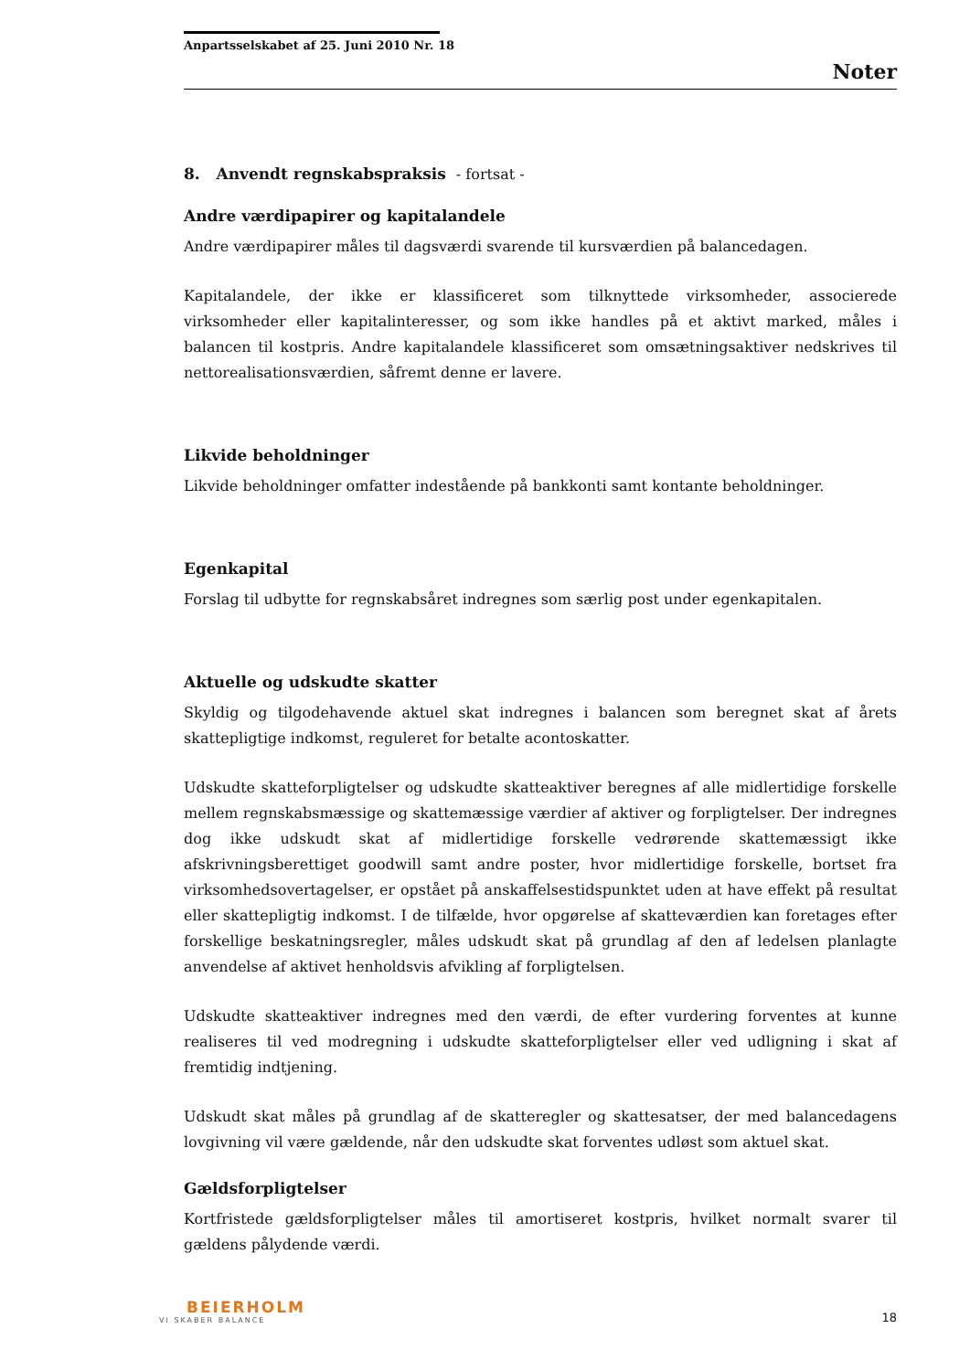Anpartsselskabet af 25. Juni 2010 Nr. 18
Noter
8. Anvendt regnskabspraksis - fortsat -
Andre værdipapirer og kapitalandele
Andre værdipapirer måles til dagsværdi svarende til kursværdien på balancedagen.
Kapitalandele, der ikke er klassificeret som tilknyttede virksomheder, associerede virksomheder eller kapitalinteresser, og som ikke handles på et aktivt marked, måles i balancen til kostpris. Andre kapitalandele klassificeret som omsætningsaktiver nedskrives til nettorealisationsværdien, såfremt denne er lavere.
Likvide beholdninger
Likvide beholdninger omfatter indestående på bankkonti samt kontante beholdninger.
Egenkapital
Forslag til udbytte for regnskabsåret indregnes som særlig post under egenkapitalen.
Aktuelle og udskudte skatter
Skyldig og tilgodehavende aktuel skat indregnes i balancen som beregnet skat af årets skattepligtige indkomst, reguleret for betalte acontoskatter.
Udskudte skatteforpligtelser og udskudte skatteaktiver beregnes af alle midlertidige forskelle mellem regnskabsmæssige og skattemæssige værdier af aktiver og forpligtelser. Der indregnes dog ikke udskudt skat af midlertidige forskelle vedrørende skattemæssigt ikke afskrivningsberettiget goodwill samt andre poster, hvor midlertidige forskelle, bortset fra virksomhedsovertagelser, er opstået på anskaffelsestidspunktet uden at have effekt på resultat eller skattepligtig indkomst. I de tilfælde, hvor opgørelse af skatteværdien kan foretages efter forskellige beskatningsregler, måles udskudt skat på grundlag af den af ledelsen planlagte anvendelse af aktivet henholdsvis afvikling af forpligtelsen.
Udskudte skatteaktiver indregnes med den værdi, de efter vurdering forventes at kunne realiseres til ved modregning i udskudte skatteforpligtelser eller ved udligning i skat af fremtidig indtjening.
Udskudt skat måles på grundlag af de skatteregler og skattesatser, der med balancedagens lovgivning vil være gældende, når den udskudte skat forventes udløst som aktuel skat.
Gældsforpligtelser
Kortfristede gældsforpligtelser måles til amortiseret kostpris, hvilket normalt svarer til gældens pålydende værdi.
BEIERHOLM
VI SKABER BALANCE
18